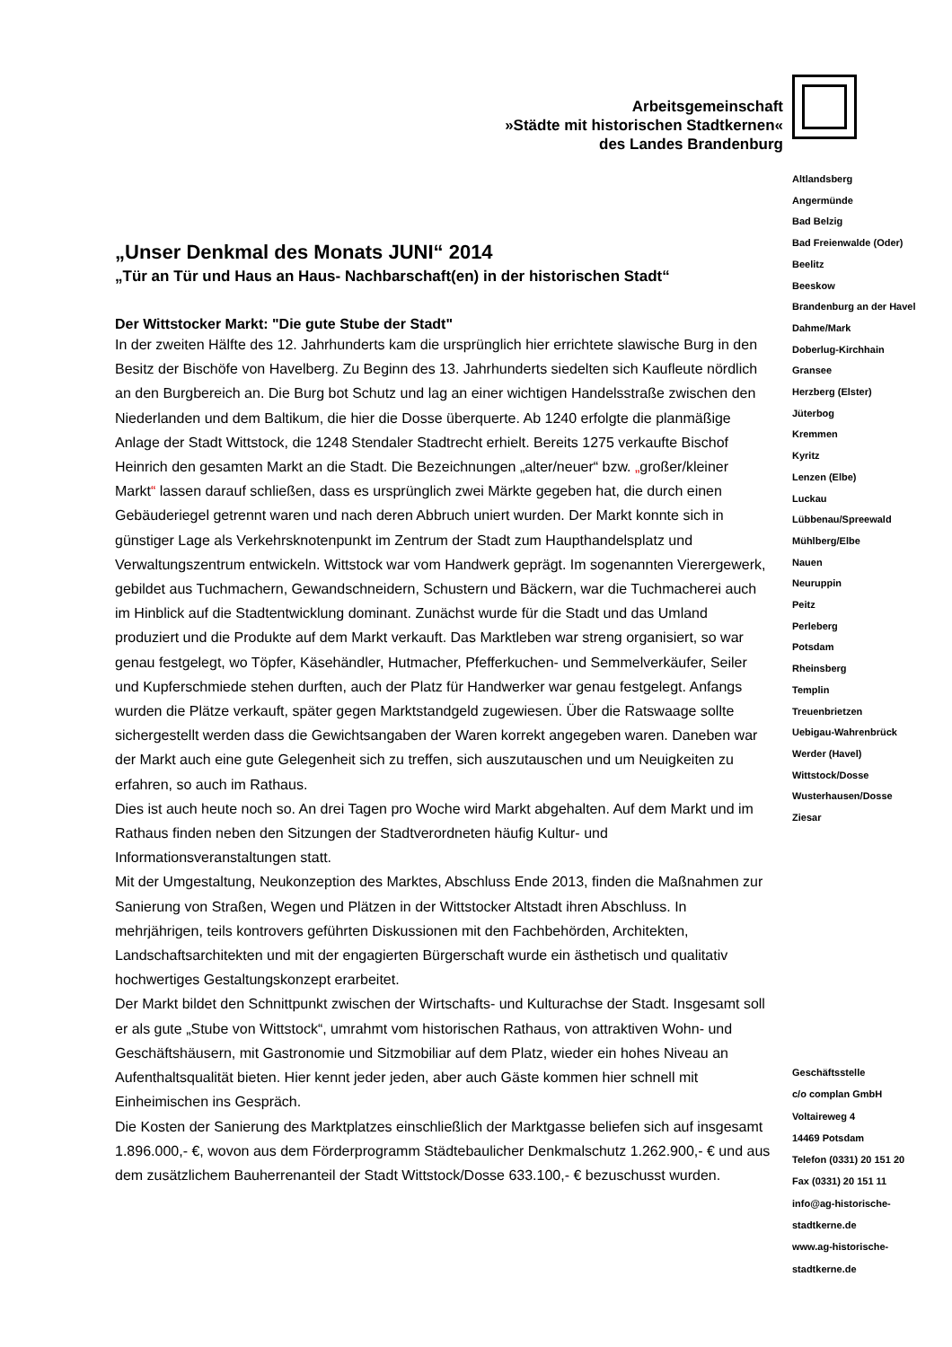Arbeitsgemeinschaft
»Städte mit historischen Stadtkernen«
des Landes Brandenburg
Altlandsberg
Angermünde
Bad Belzig
Bad Freienwalde (Oder)
Beelitz
Beeskow
Brandenburg an der Havel
Dahme/Mark
Doberlug-Kirchhain
Gransee
Herzberg (Elster)
Jüterbog
Kremmen
Kyritz
Lenzen (Elbe)
Luckau
Lübbenau/Spreewald
Mühlberg/Elbe
Nauen
Neuruppin
Peitz
Perleberg
Potsdam
Rheinsberg
Templin
Treuenbrietzen
Uebigau-Wahrenbrück
Werder (Havel)
Wittstock/Dosse
Wusterhausen/Dosse
Ziesar
„Unser Denkmal des Monats JUNI“ 2014
„Tür an Tür und Haus an Haus- Nachbarschaft(en) in der historischen Stadt“
Der Wittstocker Markt: "Die gute Stube der Stadt"
In der zweiten Hälfte des 12. Jahrhunderts kam die ursprünglich hier errichtete slawische Burg in den Besitz der Bischöfe von Havelberg. Zu Beginn des 13. Jahrhunderts siedelten sich Kaufleute nördlich an den Burgbereich an. Die Burg bot Schutz und lag an einer wichtigen Handelsstraße zwischen den Niederlanden und dem Baltikum, die hier die Dosse überquerte. Ab 1240 erfolgte die planmäßige Anlage der Stadt Wittstock, die 1248 Stendaler Stadtrecht erhielt. Bereits 1275 verkaufte Bischof Heinrich den gesamten Markt an die Stadt. Die Bezeichnungen „alter/neuer“ bzw. „großer/kleiner Markt“ lassen darauf schließen, dass es ursprünglich zwei Märkte gegeben hat, die durch einen Gebäuderiegel getrennt waren und nach deren Abbruch uniert wurden. Der Markt konnte sich in günstiger Lage als Verkehrsknotenpunkt im Zentrum der Stadt zum Haupthandelsplatz und Verwaltungszentrum entwickeln. Wittstock war vom Handwerk geprägt. Im sogenannten Vierergewerk, gebildet aus Tuchmachern, Gewandschneidern, Schustern und Bäckern, war die Tuchmacherei auch im Hinblick auf die Stadtentwicklung dominant. Zunächst wurde für die Stadt und das Umland produziert und die Produkte auf dem Markt verkauft. Das Marktleben war streng organisiert, so war genau festgelegt, wo Töpfer, Käsehändler, Hutmacher, Pfefferkuchen- und Semmelverkäufer, Seiler und Kupferschmiede stehen durften, auch der Platz für Handwerker war genau festgelegt. Anfangs wurden die Plätze verkauft, später gegen Marktstandgeld zugewiesen. Über die Ratswaage sollte sichergestellt werden dass die Gewichtsangaben der Waren korrekt angegeben waren. Daneben war der Markt auch eine gute Gelegenheit sich zu treffen, sich auszutauschen und um Neuigkeiten zu erfahren, so auch im Rathaus.
Dies ist auch heute noch so. An drei Tagen pro Woche wird Markt abgehalten. Auf dem Markt und im Rathaus finden neben den Sitzungen der Stadtverordneten häufig Kultur- und Informationsveranstaltungen statt.
Mit der Umgestaltung, Neukonzeption des Marktes, Abschluss Ende 2013, finden die Maßnahmen zur Sanierung von Straßen, Wegen und Plätzen in der Wittstocker Altstadt ihren Abschluss. In mehrjährigen, teils kontrovers geführten Diskussionen mit den Fachbehörden, Architekten, Landschaftsarchitekten und mit der engagierten Bürgerschaft wurde ein ästhetisch und qualitativ hochwertiges Gestaltungskonzept erarbeitet.
Der Markt bildet den Schnittpunkt zwischen der Wirtschafts- und Kulturachse der Stadt. Insgesamt soll er als gute „Stube von Wittstock“, umrahmt vom historischen Rathaus, von attraktiven Wohn- und Geschäftshäusern, mit Gastronomie und Sitzmobiliar auf dem Platz, wieder ein hohes Niveau an Aufenthaltsqualität bieten. Hier kennt jeder jeden, aber auch Gäste kommen hier schnell mit Einheimischen ins Gespräch.
Die Kosten der Sanierung des Marktplatzes einschließlich der Marktgasse beliefen sich auf insgesamt 1.896.000,- €, wovon aus dem Förderprogramm Städtebaulicher Denkmalschutz 1.262.900,- € und aus dem zusätzlichem Bauherrenanteil der Stadt Wittstock/Dosse 633.100,- € bezuschusst wurden.
Geschäftsstelle
c/o complan GmbH
Voltaireweg 4
14469 Potsdam
Telefon (0331) 20 151 20
Fax (0331) 20 151 11
info@ag-historische-
stadtkerne.de
www.ag-historische-
stadtkerne.de